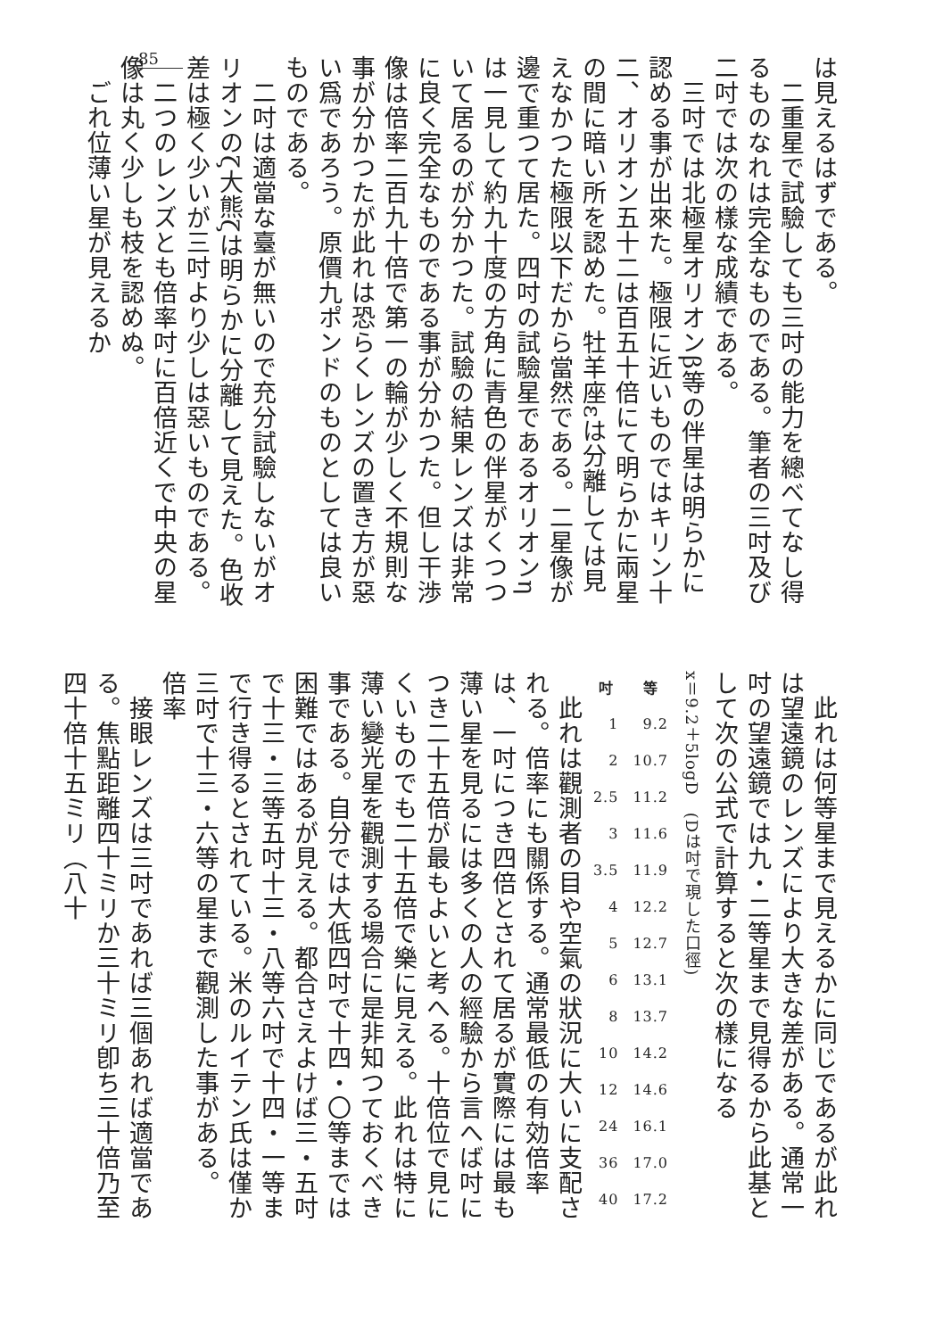85
は見えるはずである。
　二重星で試驗しても三吋の能力を總べてなし得るものなれは完全なものである。筆者の三吋及び二吋では次の樣な成績である。
　三吋では北極星オリオンβ等の伴星は明らかに認める事が出來た。極限に近いものではキリン十二、オリオン五十二は百五十倍にて明らかに兩星の間に暗い所を認めた。牡羊座εは分離しては見えなかつた極限以下だから當然である。二星像が邊で重つて居た。四吋の試驗星であるオリオンηは一見して約九十度の方角に青色の伴星がくつついて居るのが分かつた。試驗の結果レンズは非常に良く完全なものである事が分かつた。但し干渉像は倍率二百九十倍で第一の輪が少しく不規則な事が分かつたが此れは恐らくレンズの置き方が惡い爲であろう。原價九ポンドのものとしては良いものである。
　二吋は適當な臺が無いので充分試驗しないがオリオンのζ大熊ζは明らかに分離して見えた。色收差は極く少いが三吋より少しは惡いものである。
　二つのレンズとも倍率吋に百倍近くで中央の星像は丸く少しも枝を認めぬ。
　ごれ位薄い星が見えるか
　此れは何等星まで見えるかに同じであるが此れは望遠鏡のレンズにより大きな差がある。通常一吋の望遠鏡では九・二等星まで見得るから此基として次の公式で計算すると次の樣になる
x＝9.2＋5logD　(Dは吋で現した口徑)
| 吋 | 等 |
| --- | --- |
| 1 | 9.2 |
| 2 | 10.7 |
| 2.5 | 11.2 |
| 3 | 11.6 |
| 3.5 | 11.9 |
| 4 | 12.2 |
| 5 | 12.7 |
| 6 | 13.1 |
| 8 | 13.7 |
| 10 | 14.2 |
| 12 | 14.6 |
| 24 | 16.1 |
| 36 | 17.0 |
| 40 | 17.2 |
　此れは觀測者の目や空氣の狀況に大いに支配される。倍率にも關係する。通常最低の有効倍率は、一吋につき四倍とされて居るが實際には最も薄い星を見るには多くの人の經驗から言へば吋につき二十五倍が最もよいと考へる。十倍位で見にくいものでも二十五倍で樂に見える。此れは特に薄い變光星を觀測する場合に是非知つておくべき事である。自分では大低四吋で十四・〇等までは困難ではあるが見える。都合さえよけば三・五吋で十三・三等五吋十三・八等六吋で十四・一等まで行き得るとされている。米のルイテン氏は僅か三吋で十三・六等の星まで觀測した事がある。
倍率
　接眼レンズは三吋であれば三個あれば適當である。焦點距離四十ミリか三十ミリ卽ち三十倍乃至四十倍十五ミリ（八十